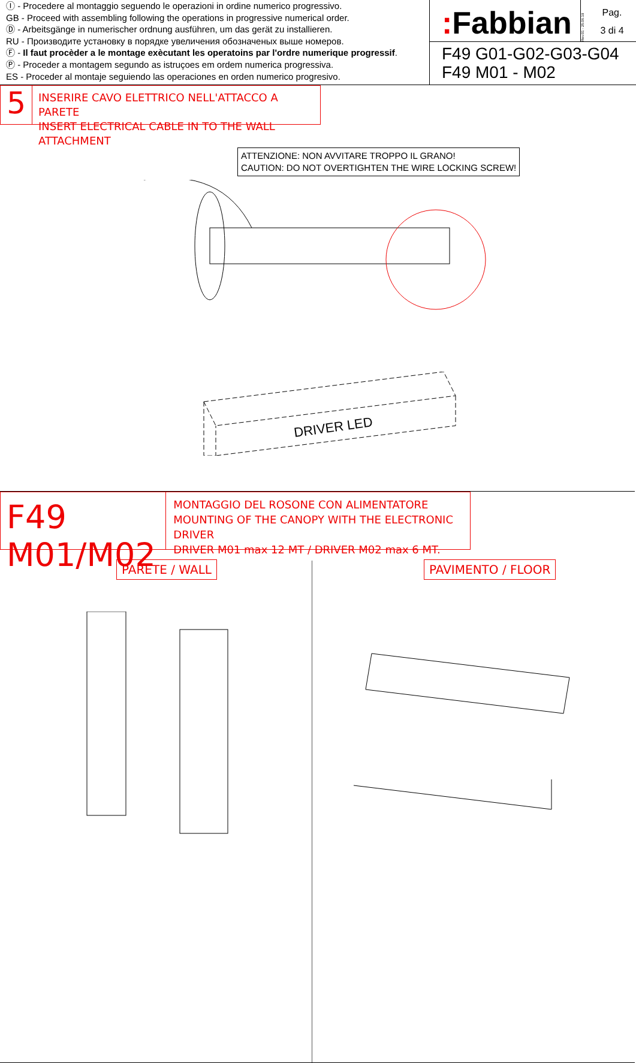Ⓘ - Procedere al montaggio seguendo le operazioni in ordine numerico progressivo.
GB - Proceed with assembling following the operations in progressive numerical order.
Ⓓ - Arbeitsgänge in numerischer ordnung ausführen, um das gerät zu installieren.
RU - Производите установку в порядке увеличения обозначеных выше номеров.
Ⓕ - Il faut procèder a le montage exècutant les operatoins par l'ordre numerique progressif.
Ⓟ - Proceder a montagem segundo as istruçoes em ordem numerica progressiva.
ES - Proceder al montaje seguiendo las operaciones en orden numerico progresivo.
: Fabbian
Rev.01 - 25.06.19
Pag.
3 di 4
F49 G01-G02-G03-G04
F49 M01 - M02
5
INSERIRE CAVO ELETTRICO NELL'ATTACCO A PARETE
INSERT ELECTRICAL CABLE IN TO THE WALL ATTACHMENT
ATTENZIONE: NON AVVITARE TROPPO IL GRANO!
CAUTION: DO NOT OVERTIGHTEN THE WIRE LOCKING SCREW!
DRIVER LED
F49 M01/M02
MONTAGGIO DEL ROSONE CON ALIMENTATORE
MOUNTING OF THE CANOPY WITH THE ELECTRONIC DRIVER
DRIVER M01 max 12 MT / DRIVER M02 max 6 MT.
PARETE / WALL PAVIMENTO / FLOOR